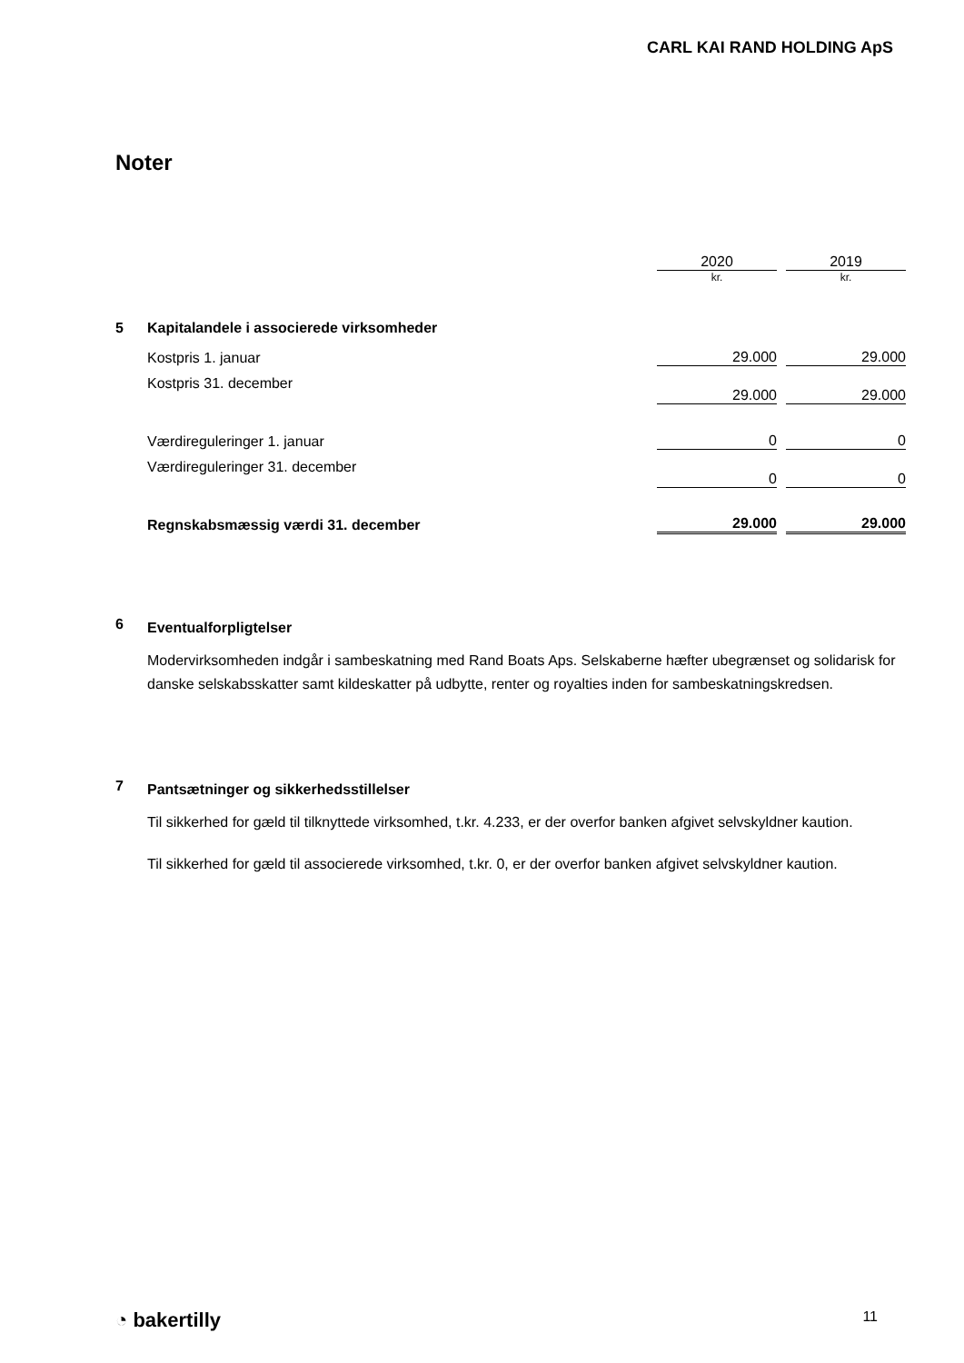CARL KAI RAND HOLDING ApS
Noter
| | | 2020 | | 2019 |
| | | kr. | | kr. |
| 5 | Kapitalandele i associerede virksomheder | | | |
| | Kostpris 1. januar | 29.000 | | 29.000 |
| | Kostpris 31. december | 29.000 | | 29.000 |
| | Værdireguleringer 1. januar | 0 | | 0 |
| | Værdireguleringer 31. december | 0 | | 0 |
| | Regnskabsmæssig værdi 31. december | 29.000 | | 29.000 |
6
Eventualforpligtelser
Modervirksomheden indgår i sambeskatning med Rand Boats Aps. Selskaberne hæfter ubegrænset og solidarisk for danske selskabsskatter samt kildeskatter på udbytte, renter og royalties inden for sambeskatningskredsen.
7
Pantsætninger og sikkerhedsstillelser
Til sikkerhed for gæld til tilknyttede virksomhed, t.kr. 4.233, er der overfor banken afgivet selvskyldner kaution.
Til sikkerhed for gæld til associerede virksomhed, t.kr. 0, er der overfor banken afgivet selvskyldner kaution.
◔ bakertilly 11